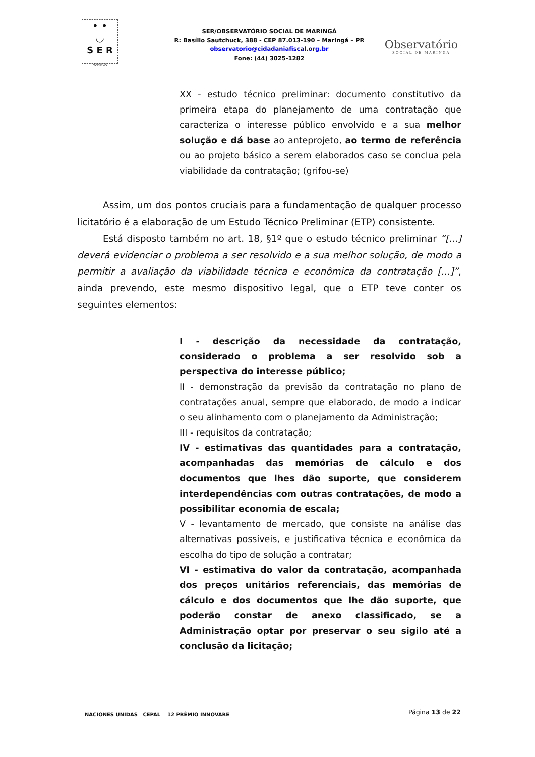• •
◡
S E R
MARINGÁ
SER/OBSERVATÓRIO SOCIAL DE MARINGÁ
R: Basílio Sautchuck, 388 - CEP 87.013-190 – Maringá – PR
observatorio@cidadaniafiscal.org.br
Fone: (44) 3025-1282
Observatório
SOCIAL DE MARINGÁ
XX - estudo técnico preliminar: documento constitutivo da primeira etapa do planejamento de uma contratação que caracteriza o interesse público envolvido e a sua melhor solução e dá base ao anteprojeto, ao termo de referência ou ao projeto básico a serem elaborados caso se conclua pela viabilidade da contratação; (grifou-se)
Assim, um dos pontos cruciais para a fundamentação de qualquer processo licitatório é a elaboração de um Estudo Técnico Preliminar (ETP) consistente.
Está disposto também no art. 18, §1º que o estudo técnico preliminar “[...] deverá evidenciar o problema a ser resolvido e a sua melhor solução, de modo a permitir a avaliação da viabilidade técnica e econômica da contratação [...]”, ainda prevendo, este mesmo dispositivo legal, que o ETP teve conter os seguintes elementos:
I - descrição da necessidade da contratação, considerado o problema a ser resolvido sob a perspectiva do interesse público;
II - demonstração da previsão da contratação no plano de contratações anual, sempre que elaborado, de modo a indicar o seu alinhamento com o planejamento da Administração;
III - requisitos da contratação;
IV - estimativas das quantidades para a contratação, acompanhadas das memórias de cálculo e dos documentos que lhes dão suporte, que considerem interdependências com outras contratações, de modo a possibilitar economia de escala;
V - levantamento de mercado, que consiste na análise das alternativas possíveis, e justificativa técnica e econômica da escolha do tipo de solução a contratar;
VI - estimativa do valor da contratação, acompanhada dos preços unitários referenciais, das memórias de cálculo e dos documentos que lhe dão suporte, que poderão constar de anexo classificado, se a Administração optar por preservar o seu sigilo até a conclusão da licitação;
Página 13 de 22
NACIONES UNIDAS CEPAL 12 PRÊMIO INNOVARE